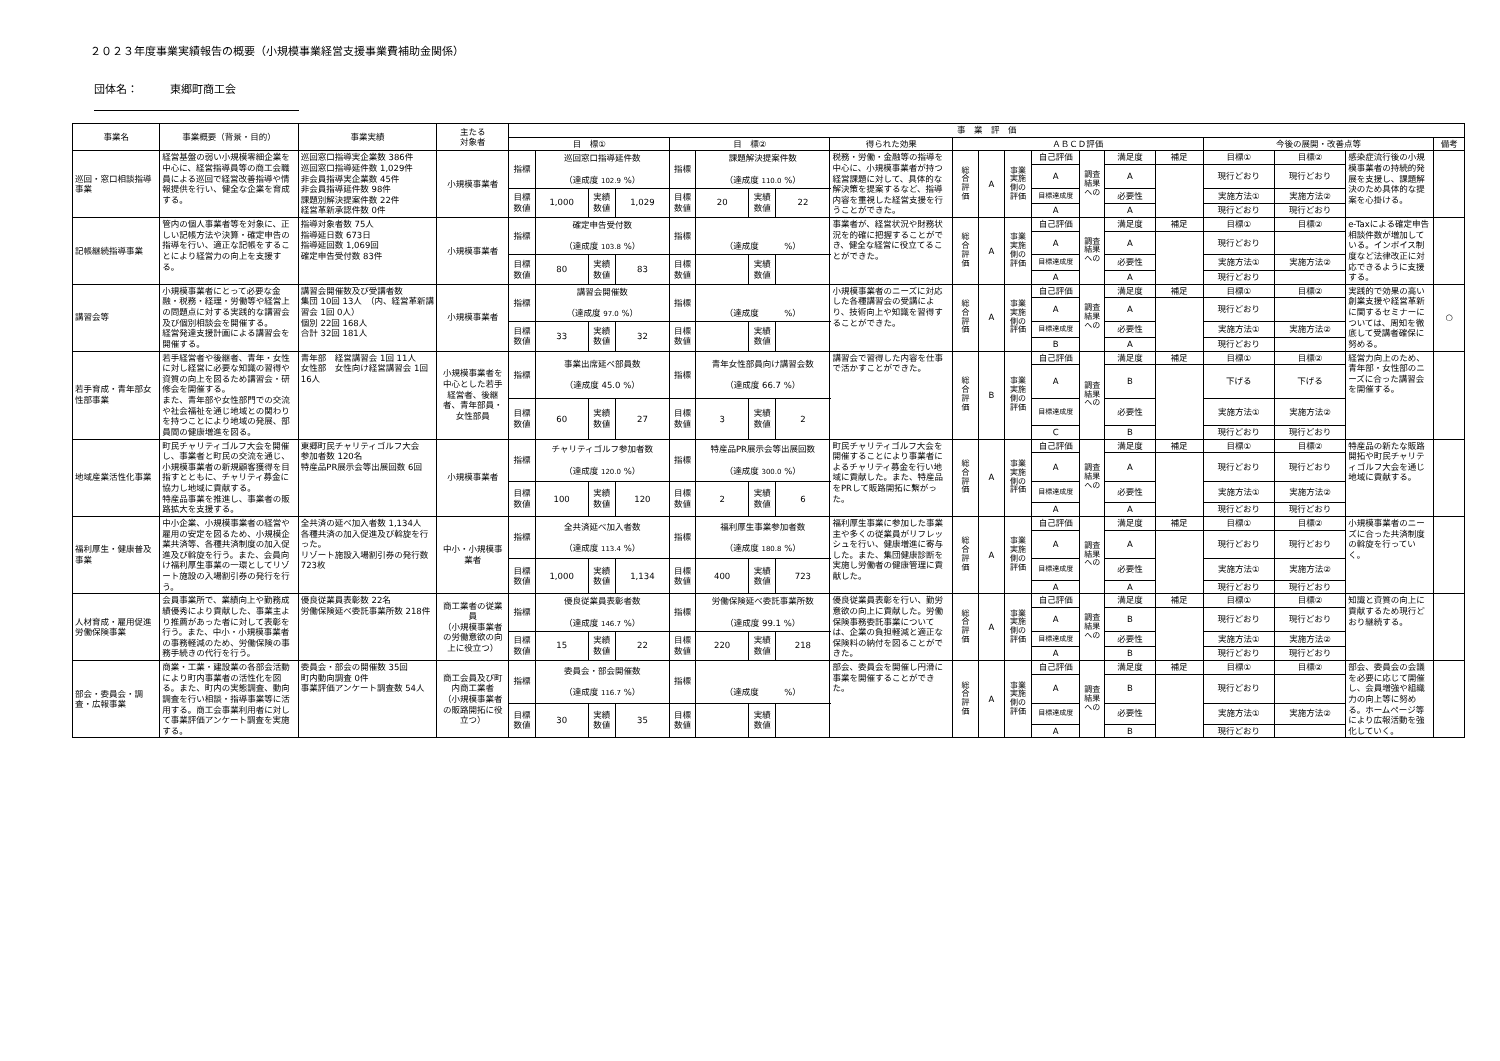２０２３年度事業実績報告の概要（小規模事業経営支援事業費補助金関係）
団体名： 東郷町商工会
| 事業名 | 事業概要（背景・目的） | 事業実績 | 主たる 対象者 | 事 業 評 価 | | | | | | | | | | | | | | | | | | | |
| --- | --- | --- | --- | --- | --- | --- | --- | --- | --- | --- | --- | --- | --- | --- | --- | --- | --- | --- | --- | --- | --- | --- | --- |
| | | | | 目 標① | | | | 目 標② | | | | 得られた効果 | ＡＢＣＤ評価 | | | | | | | 今後の展開・改善点等 | | | 備考 |
| 巡回・窓口相談指導事業 | 経営基盤の弱い小規模零細企業を中心に、経営指導員等の商工会職員による巡回で経営改善指導や情報提供を行い、健全な企業を育成する。 | 巡回窓口指導実企業数 386件 巡回窓口指導延件数 1,029件 非会員指導実企業数 45件 非会員指導延件数 98件 課題別解決提案件数 22件 経営革新承認件数 0件 | 小規模事業者 | 指標 | 巡回窓口指導延件数 （達成度 102.9 %） | | | 指標 | 課題解決提案件数 （達成度 110.0 %） | | | 税務・労働・金融等の指導を中心に、小規模事業者が持つ経営課題に対して、具体的な解決策を提案するなど、指導内容を重視した経営支援を行うことができた。 | 総 合 評 価 | A | 事業実施側の評価 | 自己評価 | 調査結果への | 満足度 | 補足 | 目標① | 目標② | 感染症流行後の小規模事業者の持続的発展を支援し、課題解決のため具体的な提案を心掛ける。 | |
| | | | | | | | | | | | | | | | | A | | A | | 現行どおり | 現行どおり | | |
| | | | | 目標数値 | 1,000 | 実績数値 | 1,029 | 目標数値 | 20 | 実績数値 | 22 | | | | | 目標達成度 | | 必要性 | | 実施方法① | 実施方法② | | |
| | | | | | | | | | | | | | | | | A | | A | | 現行どおり | 現行どおり | | |
| 記帳継続指導事業 | 管内の個人事業者等を対象に、正しい記帳方法や決算・確定申告の指導を行い、適正な記帳をすることにより経営力の向上を支援する。 | 指導対象者数 75人 指導延日数 673日 指導延回数 1,069回 確定申告受付数 83件 | 小規模事業者 | 指標 | 確定申告受付数 （達成度 103.8 %） | | | 指標 | （達成度 %） | | | 事業者が、経営状況や財務状況を的確に把握することができ、健全な経営に役立てることができた。 | 総 合 評 価 | A | 事業実施側の評価 | 自己評価 | 調査結果への | 満足度 | 補足 | 目標① | 目標② | e-Taxによる確定申告相談件数が増加している。インボイス制度など法律改正に対応できるように支援する。 | |
| | | | | | | | | | | | | | | | | A | | A | | 現行どおり | | | |
| | | | | 目標数値 | 80 | 実績数値 | 83 | 目標数値 | | 実績数値 | | | | | | 目標達成度 | | 必要性 | | 実施方法① | 実施方法② | | |
| | | | | | | | | | | | | | | | | A | | A | | 現行どおり | | | |
| 講習会等 | 小規模事業者にとって必要な金融・税務・経理・労働等や経営上の問題点に対する実践的な講習会及び個別相談会を開催する。 経営発達支援計画による講習会を開催する。 | 講習会開催数及び受講者数 集団 10回 13人 （内、経営革新講習会 1回 0人） 個別 22回 168人 合計 32回 181人 | 小規模事業者 | 指標 | 講習会開催数 （達成度 97.0 %） | | | 指標 | （達成度 %） | | | 小規模事業者のニーズに対応した各種講習会の受講により、技術向上や知識を習得することができた。 | 総 合 評 価 | A | 事業実施側の評価 | 自己評価 | 調査結果への | 満足度 | 補足 | 目標① | 目標② | 実践的で効果の高い創業支援や経営革新に関するセミナーについては、周知を徹底して受講者確保に努める。 | ○ |
| | | | | | | | | | | | | | | | | A | | A | | 現行どおり | | | |
| | | | | 目標数値 | 33 | 実績数値 | 32 | 目標数値 | | 実績数値 | | | | | | 目標達成度 | | 必要性 | | 実施方法① | 実施方法② | | |
| | | | | | | | | | | | | | | | | B | | A | | 現行どおり | | | |
| 若手育成・青年部女性部事業 | 若手経営者や後継者、青年・女性に対し経営に必要な知識の習得や資質の向上を図るため講習会・研修会を開催する。 また、青年部や女性部門での交流や社会福祉を通じ地域との関わりを持つことにより地域の発展、部員間の健康増進を図る。 | 青年部 経営講習会 1回 11人 女性部 女性向け経営講習会 1回 16人 | 小規模事業者を中心とした若手経営者、後継者、青年部員・女性部員 | 指標 | 事業出席延べ部員数 （達成度 45.0 %） | | | 指標 | 青年女性部員向け講習会数 （達成度 66.7 %） | | | 講習会で習得した内容を仕事で活かすことができた。 | 総 合 評 価 | B | 事業実施側の評価 | 自己評価 | 調査結果への | 満足度 | 補足 | 目標① | 目標② | 経営力向上のため、青年部・女性部のニーズに合った講習会を開催する。 | |
| | | | | | | | | | | | | | | | | A | | B | | 下げる | 下げる | | |
| | | | | 目標数値 | 60 | 実績数値 | 27 | 目標数値 | 3 | 実績数値 | 2 | | | | | 目標達成度 | | 必要性 | | 実施方法① | 実施方法② | | |
| | | | | | | | | | | | | | | | | C | | B | | 現行どおり | 現行どおり | | |
| 地域産業活性化事業 | 町民チャリティゴルフ大会を開催し、事業者と町民の交流を通じ、小規模事業者の新規顧客獲得を目指すとともに、チャリティ募金に協力し地域に貢献する。 特産品事業を推進し、事業者の販路拡大を支援する。 | 東郷町民チャリティゴルフ大会 参加者数 120名 特産品PR展示会等出展回数 6回 | 小規模事業者 | 指標 | チャリティゴルフ参加者数 （達成度 120.0 %） | | | 指標 | 特産品PR展示会等出展回数 （達成度 300.0 %） | | | 町民チャリティゴルフ大会を開催することにより事業者によるチャリティ募金を行い地域に貢献した。また、特産品をPRして販路開拓に繋がった。 | 総 合 評 価 | A | 事業実施側の評価 | 自己評価 | 調査結果への | 満足度 | 補足 | 目標① | 目標② | 特産品の新たな販路開拓や町民チャリティゴルフ大会を通じ地域に貢献する。 | |
| | | | | | | | | | | | | | | | | A | | A | | 現行どおり | 現行どおり | | |
| | | | | 目標数値 | 100 | 実績数値 | 120 | 目標数値 | 2 | 実績数値 | 6 | | | | | 目標達成度 | | 必要性 | | 実施方法① | 実施方法② | | |
| | | | | | | | | | | | | | | | | A | | A | | 現行どおり | 現行どおり | | |
| 福利厚生・健康普及事業 | 中小企業、小規模事業者の経営や雇用の安定を図るため、小規模企業共済等、各種共済制度の加入促進及び斡旋を行う。また、会員向け福利厚生事業の一環としてリゾート施設の入場割引券の発行を行う。 | 全共済の延べ加入者数 1,134人 各種共済の加入促進及び斡旋を行った。 リゾート施設入場割引券の発行数 723枚 | 中小・小規模事業者 | 指標 | 全共済延べ加入者数 （達成度 113.4 %） | | | 指標 | 福利厚生事業参加者数 （達成度 180.8 %） | | | 福利厚生事業に参加した事業主や多くの従業員がリフレッシュを行い、健康増進に寄与した。また、集団健康診断を実施し労働者の健康管理に貢献した。 | 総 合 評 価 | A | 事業実施側の評価 | 自己評価 | 調査結果への | 満足度 | 補足 | 目標① | 目標② | 小規模事業者のニーズに合った共済制度の斡旋を行っていく。 | |
| | | | | | | | | | | | | | | | | A | | A | | 現行どおり | 現行どおり | | |
| | | | | 目標数値 | 1,000 | 実績数値 | 1,134 | 目標数値 | 400 | 実績数値 | 723 | | | | | 目標達成度 | | 必要性 | | 実施方法① | 実施方法② | | |
| | | | | | | | | | | | | | | | | A | | A | | 現行どおり | 現行どおり | | |
| 人材育成・雇用促進労働保険事業 | 会員事業所で、業績向上や勤務成績優秀により貢献した、事業主より推薦があった者に対して表彰を行う。また、中小・小規模事業者の事務軽減のため、労働保険の事務手続きの代行を行う。 | 優良従業員表彰数 22名 労働保険延べ委託事業所数 218件 | 商工業者の従業員 （小規模事業者の労働意欲の向上に役立つ） | 指標 | 優良従業員表彰者数 （達成度 146.7 %） | | | 指標 | 労働保険延べ委託事業所数 （達成度 99.1 %） | | | 優良従業員表彰を行い、勤労意欲の向上に貢献した。労働保険事務委託事業については、企業の負担軽減と適正な保険料の納付を図ることができた。 | 総 合 評 価 | A | 事業実施側の評価 | 自己評価 | 調査結果への | 満足度 | 補足 | 目標① | 目標② | 知識と資質の向上に貢献するため現行どおり継続する。 | |
| | | | | | | | | | | | | | | | | A | | B | | 現行どおり | 現行どおり | | |
| | | | | 目標数値 | 15 | 実績数値 | 22 | 目標数値 | 220 | 実績数値 | 218 | | | | | 目標達成度 | | 必要性 | | 実施方法① | 実施方法② | | |
| | | | | | | | | | | | | | | | | A | | B | | 現行どおり | 現行どおり | | |
| 部会・委員会・調査・広報事業 | 商業・工業・建設業の各部会活動により町内事業者の活性化を図る。また、町内の実態調査、動向調査を行い相談・指導事業等に活用する。商工会事業利用者に対して事業評価アンケート調査を実施する。 | 委員会・部会の開催数 35回 町内動向調査 0件 事業評価アンケート調査数 54人 | 商工会員及び町内商工業者 （小規模事業者の販路開拓に役立つ） | 指標 | 委員会・部会開催数 （達成度 116.7 %） | | | 指標 | （達成度 %） | | | 部会、委員会を開催し円滑に事業を開催することができた。 | 総 合 評 価 | A | 事業実施側の評価 | 自己評価 | 調査結果への | 満足度 | 補足 | 目標① | 目標② | 部会、委員会の会議を必要に応じて開催し、会員増強や組織力の向上等に努める。ホームページ等により広報活動を強化していく。 | |
| | | | | | | | | | | | | | | | | A | | B | | 現行どおり | | | |
| | | | | 目標数値 | 30 | 実績数値 | 35 | 目標数値 | | 実績数値 | | | | | | 目標達成度 | | 必要性 | | 実施方法① | 実施方法② | | |
| | | | | | | | | | | | | | | | | A | | B | | 現行どおり | | | |